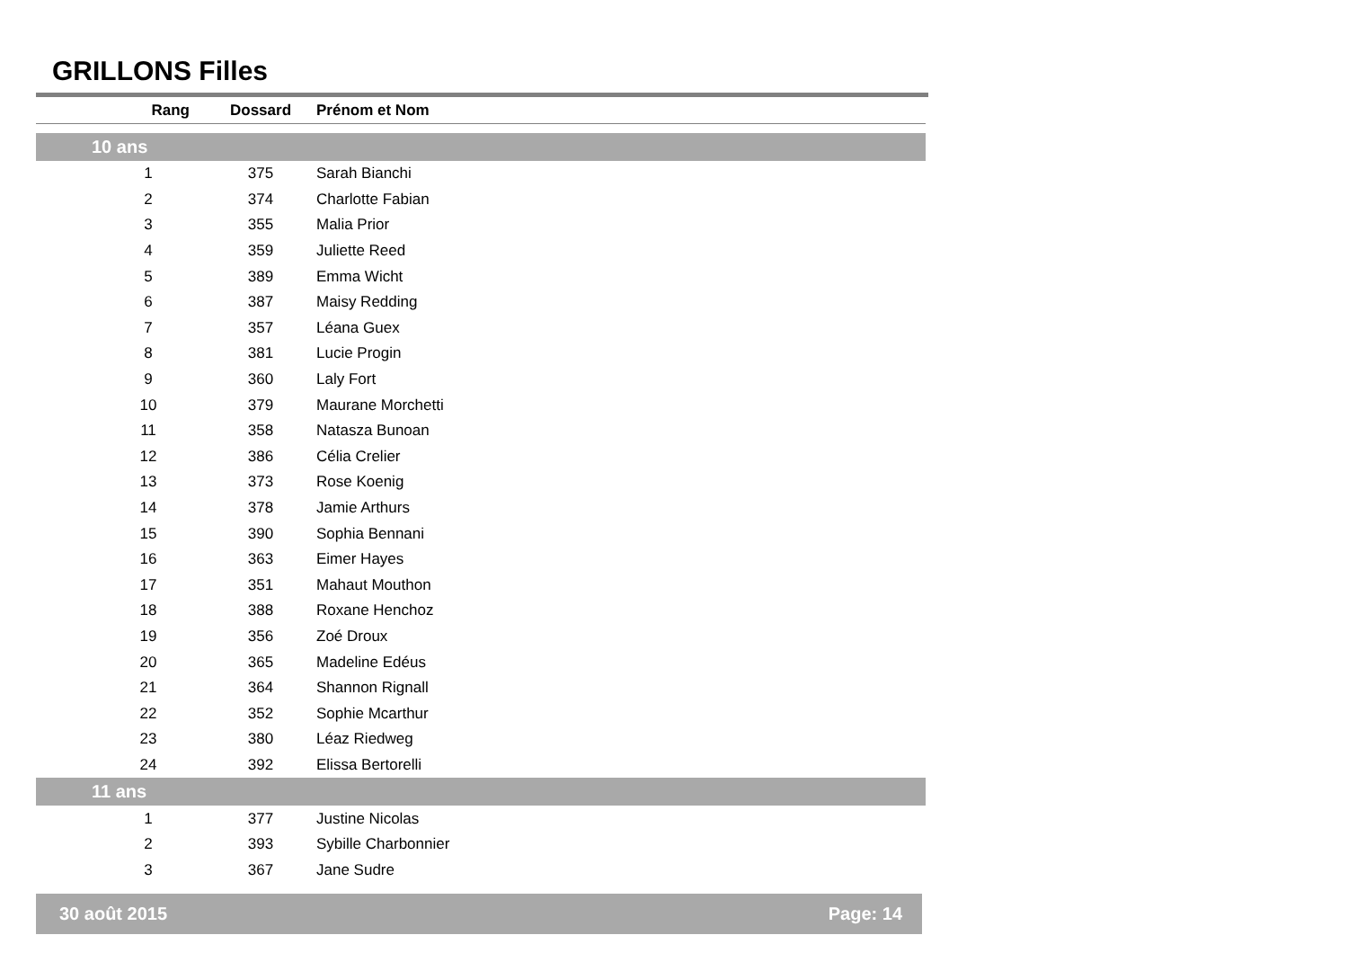GRILLONS Filles
| Rang | Dossard | Prénom et Nom |
| --- | --- | --- |
| 10 ans | | |
| 1 | 375 | Sarah Bianchi |
| 2 | 374 | Charlotte Fabian |
| 3 | 355 | Malia Prior |
| 4 | 359 | Juliette Reed |
| 5 | 389 | Emma Wicht |
| 6 | 387 | Maisy Redding |
| 7 | 357 | Léana Guex |
| 8 | 381 | Lucie Progin |
| 9 | 360 | Laly Fort |
| 10 | 379 | Maurane Morchetti |
| 11 | 358 | Natasza Bunoan |
| 12 | 386 | Célia Crelier |
| 13 | 373 | Rose Koenig |
| 14 | 378 | Jamie Arthurs |
| 15 | 390 | Sophia Bennani |
| 16 | 363 | Eimer Hayes |
| 17 | 351 | Mahaut Mouthon |
| 18 | 388 | Roxane Henchoz |
| 19 | 356 | Zoé Droux |
| 20 | 365 | Madeline Edéus |
| 21 | 364 | Shannon Rignall |
| 22 | 352 | Sophie Mcarthur |
| 23 | 380 | Léaz Riedweg |
| 24 | 392 | Elissa Bertorelli |
| 11 ans | | |
| 1 | 377 | Justine Nicolas |
| 2 | 393 | Sybille Charbonnier |
| 3 | 367 | Jane Sudre |
30 août 2015 Page: 14